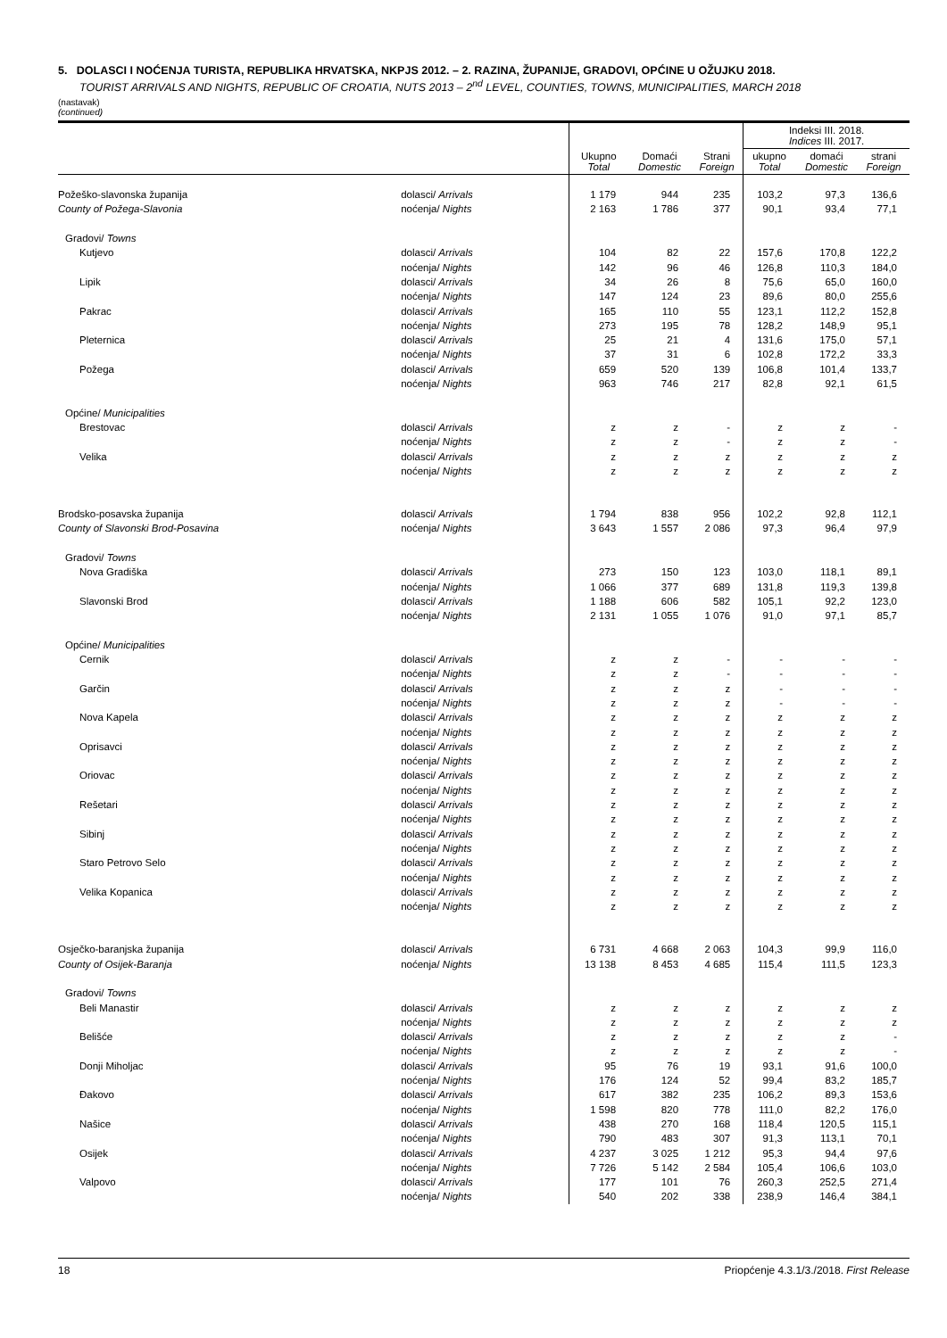5. DOLASCI I NOĆENJA TURISTA, REPUBLIKA HRVATSKA, NKPJS 2012. – 2. RAZINA, ŽUPANIJE, GRADOVI, OPĆINE U OŽUJKU 2018.
TOURIST ARRIVALS AND NIGHTS, REPUBLIC OF CROATIA, NUTS 2013 – 2<sup>nd</sup> LEVEL, COUNTIES, TOWNS, MUNICIPALITIES, MARCH 2018
(nastavak)
(continued)
| | | Ukupno Total | Domaći Domestic | Strani Foreign | Indeksi III. 2018. Indices III. 2017. | | |
| --- | --- | --- | --- | --- | --- | --- | --- |
| | | | | | ukupno Total | domaći Domestic | strani Foreign |
| Požeško-slavonska županija | dolasci/ Arrivals | 1 179 | 944 | 235 | 103,2 | 97,3 | 136,6 |
| County of Požega-Slavonia | noćenja/ Nights | 2 163 | 1 786 | 377 | 90,1 | 93,4 | 77,1 |
| Gradovi/ Towns | | | | | | | |
| Kutjevo | dolasci/ Arrivals | 104 | 82 | 22 | 157,6 | 170,8 | 122,2 |
| | noćenja/ Nights | 142 | 96 | 46 | 126,8 | 110,3 | 184,0 |
| Lipik | dolasci/ Arrivals | 34 | 26 | 8 | 75,6 | 65,0 | 160,0 |
| | noćenja/ Nights | 147 | 124 | 23 | 89,6 | 80,0 | 255,6 |
| Pakrac | dolasci/ Arrivals | 165 | 110 | 55 | 123,1 | 112,2 | 152,8 |
| | noćenja/ Nights | 273 | 195 | 78 | 128,2 | 148,9 | 95,1 |
| Pleternica | dolasci/ Arrivals | 25 | 21 | 4 | 131,6 | 175,0 | 57,1 |
| | noćenja/ Nights | 37 | 31 | 6 | 102,8 | 172,2 | 33,3 |
| Požega | dolasci/ Arrivals | 659 | 520 | 139 | 106,8 | 101,4 | 133,7 |
| | noćenja/ Nights | 963 | 746 | 217 | 82,8 | 92,1 | 61,5 |
| Općine/ Municipalities | | | | | | | |
| Brestovac | dolasci/ Arrivals | z | z | - | z | z | - |
| | noćenja/ Nights | z | z | - | z | z | - |
| Velika | dolasci/ Arrivals | z | z | z | z | z | z |
| | noćenja/ Nights | z | z | z | z | z | z |
| Brodsko-posavska županija | dolasci/ Arrivals | 1 794 | 838 | 956 | 102,2 | 92,8 | 112,1 |
| County of Slavonski Brod-Posavina | noćenja/ Nights | 3 643 | 1 557 | 2 086 | 97,3 | 96,4 | 97,9 |
| Gradovi/ Towns | | | | | | | |
| Nova Gradiška | dolasci/ Arrivals | 273 | 150 | 123 | 103,0 | 118,1 | 89,1 |
| | noćenja/ Nights | 1 066 | 377 | 689 | 131,8 | 119,3 | 139,8 |
| Slavonski Brod | dolasci/ Arrivals | 1 188 | 606 | 582 | 105,1 | 92,2 | 123,0 |
| | noćenja/ Nights | 2 131 | 1 055 | 1 076 | 91,0 | 97,1 | 85,7 |
| Općine/ Municipalities | | | | | | | |
| Cernik | dolasci/ Arrivals | z | z | - | - | - | - |
| | noćenja/ Nights | z | z | - | - | - | - |
| Garčin | dolasci/ Arrivals | z | z | z | - | - | - |
| | noćenja/ Nights | z | z | z | - | - | - |
| Nova Kapela | dolasci/ Arrivals | z | z | z | z | z | z |
| | noćenja/ Nights | z | z | z | z | z | z |
| Oprisavci | dolasci/ Arrivals | z | z | z | z | z | z |
| | noćenja/ Nights | z | z | z | z | z | z |
| Oriovac | dolasci/ Arrivals | z | z | z | z | z | z |
| | noćenja/ Nights | z | z | z | z | z | z |
| Rešetari | dolasci/ Arrivals | z | z | z | z | z | z |
| | noćenja/ Nights | z | z | z | z | z | z |
| Sibinj | dolasci/ Arrivals | z | z | z | z | z | z |
| | noćenja/ Nights | z | z | z | z | z | z |
| Staro Petrovo Selo | dolasci/ Arrivals | z | z | z | z | z | z |
| | noćenja/ Nights | z | z | z | z | z | z |
| Velika Kopanica | dolasci/ Arrivals | z | z | z | z | z | z |
| | noćenja/ Nights | z | z | z | z | z | z |
| Osječko-baranjska županija | dolasci/ Arrivals | 6 731 | 4 668 | 2 063 | 104,3 | 99,9 | 116,0 |
| County of Osijek-Baranja | noćenja/ Nights | 13 138 | 8 453 | 4 685 | 115,4 | 111,5 | 123,3 |
| Gradovi/ Towns | | | | | | | |
| Beli Manastir | dolasci/ Arrivals | z | z | z | z | z | z |
| | noćenja/ Nights | z | z | z | z | z | z |
| Belišće | dolasci/ Arrivals | z | z | z | z | z | - |
| | noćenja/ Nights | z | z | z | z | z | - |
| Donji Miholjac | dolasci/ Arrivals | 95 | 76 | 19 | 93,1 | 91,6 | 100,0 |
| | noćenja/ Nights | 176 | 124 | 52 | 99,4 | 83,2 | 185,7 |
| Đakovo | dolasci/ Arrivals | 617 | 382 | 235 | 106,2 | 89,3 | 153,6 |
| | noćenja/ Nights | 1 598 | 820 | 778 | 111,0 | 82,2 | 176,0 |
| Našice | dolasci/ Arrivals | 438 | 270 | 168 | 118,4 | 120,5 | 115,1 |
| | noćenja/ Nights | 790 | 483 | 307 | 91,3 | 113,1 | 70,1 |
| Osijek | dolasci/ Arrivals | 4 237 | 3 025 | 1 212 | 95,3 | 94,4 | 97,6 |
| | noćenja/ Nights | 7 726 | 5 142 | 2 584 | 105,4 | 106,6 | 103,0 |
| Valpovo | dolasci/ Arrivals | 177 | 101 | 76 | 260,3 | 252,5 | 271,4 |
| | noćenja/ Nights | 540 | 202 | 338 | 238,9 | 146,4 | 384,1 |
18 Priopćenje 4.3.1/3./2018. First Release